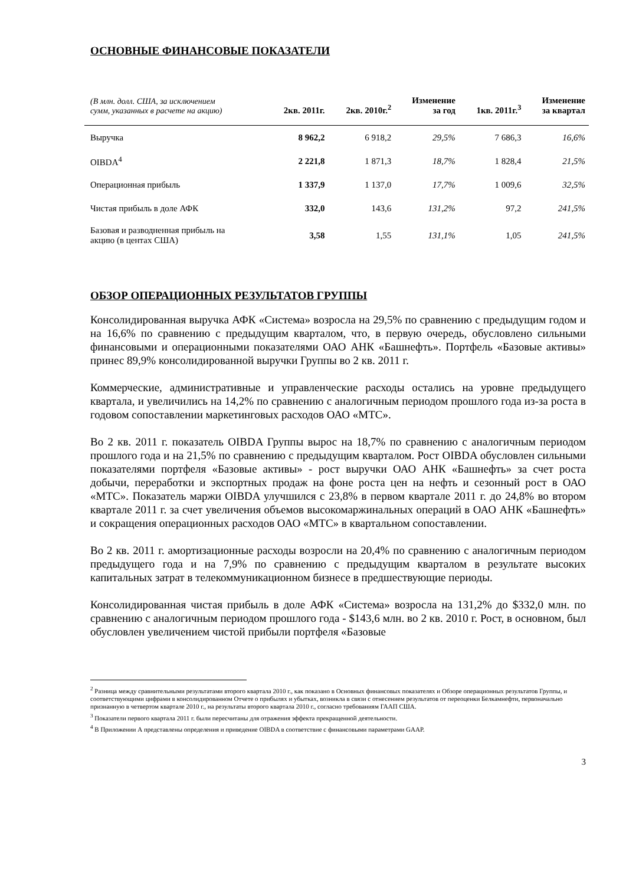ОСНОВНЫЕ ФИНАНСОВЫЕ ПОКАЗАТЕЛИ
| (В млн. долл. США, за исключением сумм, указанных в расчете на акцию) | 2кв. 2011г. | 2кв. 2010г.<sup>2</sup> | Изменение за год | 1кв. 2011г.<sup>3</sup> | Изменение за квартал |
| --- | --- | --- | --- | --- | --- |
| Выручка | 8 962,2 | 6 918,2 | 29,5% | 7 686,3 | 16,6% |
| OIBDA<sup>4</sup> | 2 221,8 | 1 871,3 | 18,7% | 1 828,4 | 21,5% |
| Операционная прибыль | 1 337,9 | 1 137,0 | 17,7% | 1 009,6 | 32,5% |
| Чистая прибыль в доле АФК | 332,0 | 143,6 | 131,2% | 97,2 | 241,5% |
| Базовая и разводненная прибыль на акцию (в центах США) | 3,58 | 1,55 | 131,1% | 1,05 | 241,5% |
ОБЗОР ОПЕРАЦИОННЫХ РЕЗУЛЬТАТОВ ГРУППЫ
Консолидированная выручка АФК «Система» возросла на 29,5% по сравнению с предыдущим годом и на 16,6% по сравнению с предыдущим кварталом, что, в первую очередь, обусловлено сильными финансовыми и операционными показателями ОАО АНК «Башнефть». Портфель «Базовые активы» принес 89,9% консолидированной выручки Группы во 2 кв. 2011 г.
Коммерческие, административные и управленческие расходы остались на уровне предыдущего квартала, и увеличились на 14,2% по сравнению с аналогичным периодом прошлого года из-за роста в годовом сопоставлении маркетинговых расходов ОАО «МТС».
Во 2 кв. 2011 г. показатель OIBDA Группы вырос на 18,7% по сравнению с аналогичным периодом прошлого года и на 21,5% по сравнению с предыдущим кварталом. Рост OIBDA обусловлен сильными показателями портфеля «Базовые активы» - рост выручки ОАО АНК «Башнефть» за счет роста добычи, переработки и экспортных продаж на фоне роста цен на нефть и сезонный рост в ОАО «МТС». Показатель маржи OIBDA улучшился с 23,8% в первом квартале 2011 г. до 24,8% во втором квартале 2011 г. за счет увеличения объемов высокомаржинальных операций в ОАО АНК «Башнефть» и сокращения операционных расходов ОАО «МТС» в квартальном сопоставлении.
Во 2 кв. 2011 г. амортизационные расходы возросли на 20,4% по сравнению с аналогичным периодом предыдущего года и на 7,9% по сравнению с предыдущим кварталом в результате высоких капитальных затрат в телекоммуникационном бизнесе в предшествующие периоды.
Консолидированная чистая прибыль в доле АФК «Система» возросла на 131,2% до $332,0 млн. по сравнению с аналогичным периодом прошлого года - $143,6 млн. во 2 кв. 2010 г. Рост, в основном, был обусловлен увеличением чистой прибыли портфеля «Базовые
<sup>2</sup> Разница между сравнительными результатами второго квартала 2010 г., как показано в Основных финансовых показателях и Обзоре операционных результатов Группы, и соответствующими цифрами в консолидированном Отчете о прибылях и убытках, возникла в связи с отнесением результатов от переоценки Белкамнефти, первоначально признанную в четвертом квартале 2010 г., на результаты второго квартала 2010 г., согласно требованиям ГААП США.
<sup>3</sup> Показатели первого квартала 2011 г. были пересчитаны для отражения эффекта прекращенной деятельности.
<sup>4</sup> В Приложении А представлены определения и приведение OIBDA в соответствие с финансовыми параметрами GAAP.
3